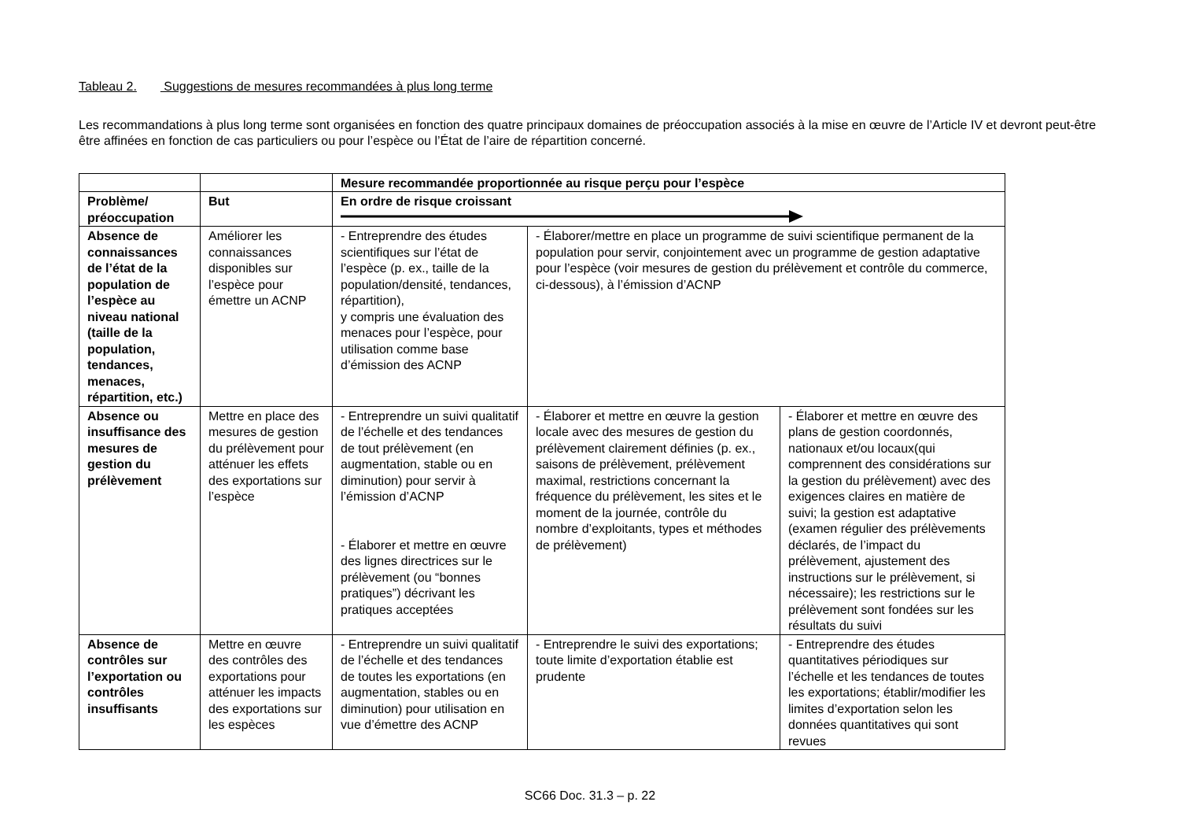Tableau 2. Suggestions de mesures recommandées à plus long terme
Les recommandations à plus long terme sont organisées en fonction des quatre principaux domaines de préoccupation associés à la mise en œuvre de l’Article IV et devront peut-être être affinées en fonction de cas particuliers ou pour l’espèce ou l’État de l’aire de répartition concerné.
| | | Mesure recommandée proportionnée au risque perçu pour l’espèce | | |
| Problème/ préoccupation | But | En ordre de risque croissant | | |
| Absence de connaissances de l’état de la population de l’espèce au niveau national (taille de la population, tendances, menaces, répartition, etc.) | Améliorer les connaissances disponibles sur l’espèce pour émettre un ACNP | - Entreprendre des études scientifiques sur l’état de l’espèce (p. ex., taille de la population/densité, tendances, répartition), y compris une évaluation des menaces pour l’espèce, pour utilisation comme base d’émission des ACNP | - Élaborer/mettre en place un programme de suivi scientifique permanent de la population pour servir, conjointement avec un programme de gestion adaptative pour l’espèce (voir mesures de gestion du prélèvement et contrôle du commerce, ci-dessous), à l’émission d’ACNP | |
| Absence ou insuffisance des mesures de gestion du prélèvement | Mettre en place des mesures de gestion du prélèvement pour atténuer les effets des exportations sur l’espèce | - Entreprendre un suivi qualitatif de l’échelle et des tendances de tout prélèvement (en augmentation, stable ou en diminution) pour servir à l’émission d’ACNP - Élaborer et mettre en œuvre des lignes directrices sur le prélèvement (ou “bonnes pratiques”) décrivant les pratiques acceptées | - Élaborer et mettre en œuvre la gestion locale avec des mesures de gestion du prélèvement clairement définies (p. ex., saisons de prélèvement, prélèvement maximal, restrictions concernant la fréquence du prélèvement, les sites et le moment de la journée, contrôle du nombre d’exploitants, types et méthodes de prélèvement) | - Élaborer et mettre en œuvre des plans de gestion coordonnés, nationaux et/ou locaux(qui comprennent des considérations sur la gestion du prélèvement) avec des exigences claires en matière de suivi; la gestion est adaptative (examen régulier des prélèvements déclarés, de l’impact du prélèvement, ajustement des instructions sur le prélèvement, si nécessaire); les restrictions sur le prélèvement sont fondées sur les résultats du suivi |
| Absence de contrôles sur l’exportation ou contrôles insuffisants | Mettre en œuvre des contrôles des exportations pour atténuer les impacts des exportations sur les espèces | - Entreprendre un suivi qualitatif de l’échelle et des tendances de toutes les exportations (en augmentation, stables ou en diminution) pour utilisation en vue d’émettre des ACNP | - Entreprendre le suivi des exportations; toute limite d’exportation établie est prudente | - Entreprendre des études quantitatives périodiques sur l’échelle et les tendances de toutes les exportations; établir/modifier les limites d’exportation selon les données quantitatives qui sont revues |
SC66 Doc. 31.3 – p. 22